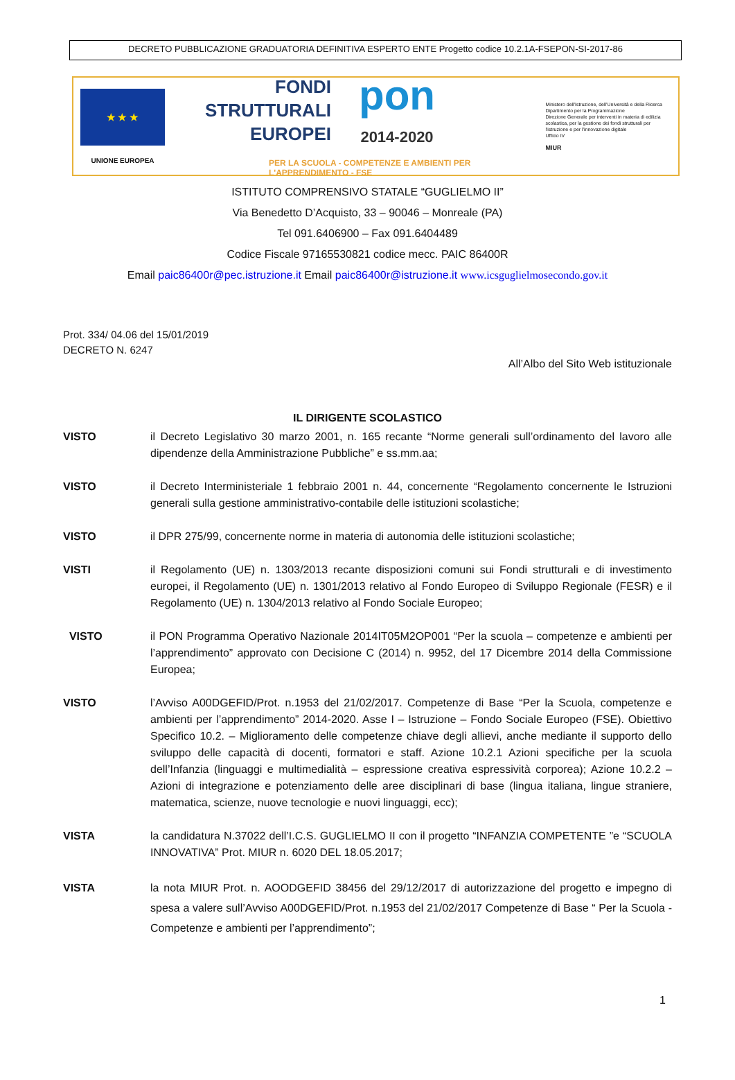DECRETO PUBBLICAZIONE GRADUATORIA DEFINITIVA ESPERTO ENTE Progetto codice 10.2.1A-FSEPON-SI-2017-86
★ ★ ★
UNIONE EUROPEA
FONDI
STRUTTURALI
EUROPEI
pon
2014-2020
PER LA SCUOLA - COMPETENZE E AMBIENTI PER L'APPRENDIMENTO - FSE
Ministero dell'Istruzione, dell'Università e della Ricerca
Dipartimento per la Programmazione
Direzione Generale per interventi in materia di edilizia scolastica, per la gestione dei fondi strutturali per l'istruzione e per l'innovazione digitale
Ufficio IV
MIUR
ISTITUTO COMPRENSIVO STATALE “GUGLIELMO II”
Via Benedetto D’Acquisto, 33 – 90046 – Monreale (PA)
Tel 091.6406900 – Fax 091.6404489
Codice Fiscale 97165530821 codice mecc. PAIC 86400R
Email paic86400r@pec.istruzione.it Email paic86400r@istruzione.it www.icsguglielmosecondo.gov.it
Prot. 334/ 04.06 del 15/01/2019
DECRETO N. 6247
All’Albo del Sito Web istituzionale
IL DIRIGENTE SCOLASTICO
VISTO il Decreto Legislativo 30 marzo 2001, n. 165 recante “Norme generali sull’ordinamento del lavoro alle dipendenze della Amministrazione Pubbliche” e ss.mm.aa;
VISTO il Decreto Interministeriale 1 febbraio 2001 n. 44, concernente “Regolamento concernente le Istruzioni generali sulla gestione amministrativo-contabile delle istituzioni scolastiche;
VISTO il DPR 275/99, concernente norme in materia di autonomia delle istituzioni scolastiche;
VISTI il Regolamento (UE) n. 1303/2013 recante disposizioni comuni sui Fondi strutturali e di investimento europei, il Regolamento (UE) n. 1301/2013 relativo al Fondo Europeo di Sviluppo Regionale (FESR) e il Regolamento (UE) n. 1304/2013 relativo al Fondo Sociale Europeo;
VISTO il PON Programma Operativo Nazionale 2014IT05M2OP001 “Per la scuola – competenze e ambienti per l’apprendimento” approvato con Decisione C (2014) n. 9952, del 17 Dicembre 2014 della Commissione Europea;
VISTO l’Avviso A00DGEFID/Prot. n.1953 del 21/02/2017. Competenze di Base “Per la Scuola, competenze e ambienti per l’apprendimento” 2014-2020. Asse I – Istruzione – Fondo Sociale Europeo (FSE). Obiettivo Specifico 10.2. – Miglioramento delle competenze chiave degli allievi, anche mediante il supporto dello sviluppo delle capacità di docenti, formatori e staff. Azione 10.2.1 Azioni specifiche per la scuola dell’Infanzia (linguaggi e multimedialità – espressione creativa espressività corporea); Azione 10.2.2 – Azioni di integrazione e potenziamento delle aree disciplinari di base (lingua italiana, lingue straniere, matematica, scienze, nuove tecnologie e nuovi linguaggi, ecc);
VISTA la candidatura N.37022 dell’I.C.S. GUGLIELMO II con il progetto “INFANZIA COMPETENTE ”e “SCUOLA INNOVATIVA” Prot. MIUR n. 6020 DEL 18.05.2017;
VISTA la nota MIUR Prot. n. AOODGEFID 38456 del 29/12/2017 di autorizzazione del progetto e impegno di spesa a valere sull’Avviso A00DGEFID/Prot. n.1953 del 21/02/2017 Competenze di Base “ Per la Scuola - Competenze e ambienti per l’apprendimento”;
1